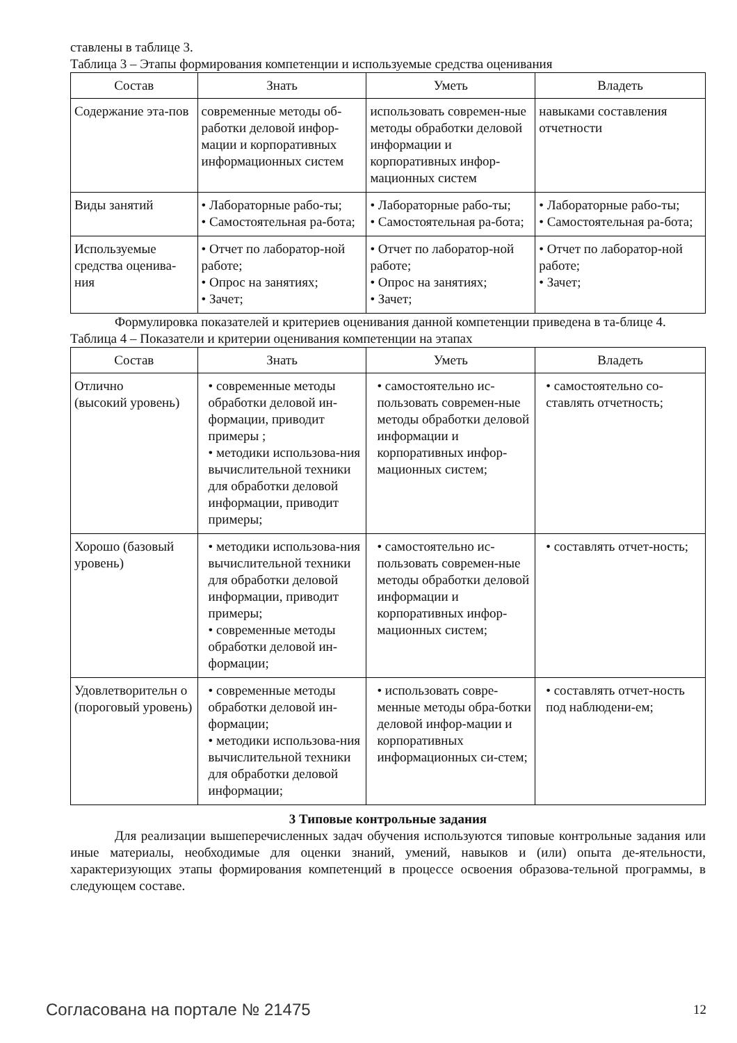ставлены в таблице 3.
Таблица 3 – Этапы формирования компетенции и используемые средства оценивания
| Состав | Знать | Уметь | Владеть |
| --- | --- | --- | --- |
| Содержание эта-пов | современные методы об-работки деловой инфор-мации и корпоративных информационных систем | использовать современ-ные методы обработки деловой информации и корпоративных инфор-мационных систем | навыками составления отчетности |
| Виды занятий | • Лабораторные рабо-ты; • Самостоятельная ра-бота; | • Лабораторные рабо-ты; • Самостоятельная ра-бота; | • Лабораторные рабо-ты; • Самостоятельная ра-бота; |
| Используемые средства оценива-ния | • Отчет по лаборатор-ной работе; • Опрос на занятиях; • Зачет; | • Отчет по лаборатор-ной работе; • Опрос на занятиях; • Зачет; | • Отчет по лаборатор-ной работе; • Зачет; |
Формулировка показателей и критериев оценивания данной компетенции приведена в та-блице 4.
Таблица 4 – Показатели и критерии оценивания компетенции на этапах
| Состав | Знать | Уметь | Владеть |
| --- | --- | --- | --- |
| Отлично (высокий уровень) | • современные методы обработки деловой ин-формации, приводит примеры ; • методики использова-ния вычислительной техники для обработки деловой информации, приводит примеры; | • самостоятельно ис-пользовать современ-ные методы обработки деловой информации и корпоративных инфор-мационных систем; | • самостоятельно со-ставлять отчетность; |
| Хорошо (базовый уровень) | • методики использова-ния вычислительной техники для обработки деловой информации, приводит примеры; • современные методы обработки деловой ин-формации; | • самостоятельно ис-пользовать современ-ные методы обработки деловой информации и корпоративных инфор-мационных систем; | • составлять отчет-ность; |
| Удовлетворительн о (пороговый уровень) | • современные методы обработки деловой ин-формации; • методики использова-ния вычислительной техники для обработки деловой информации; | • использовать совре-менные методы обра-ботки деловой инфор-мации и корпоративных информационных си-стем; | • составлять отчет-ность под наблюдени-ем; |
3 Типовые контрольные задания
Для реализации вышеперечисленных задач обучения используются типовые контрольные задания или иные материалы, необходимые для оценки знаний, умений, навыков и (или) опыта де-ятельности, характеризующих этапы формирования компетенций в процессе освоения образова-тельной программы, в следующем составе.
Согласована на портале № 21475 12